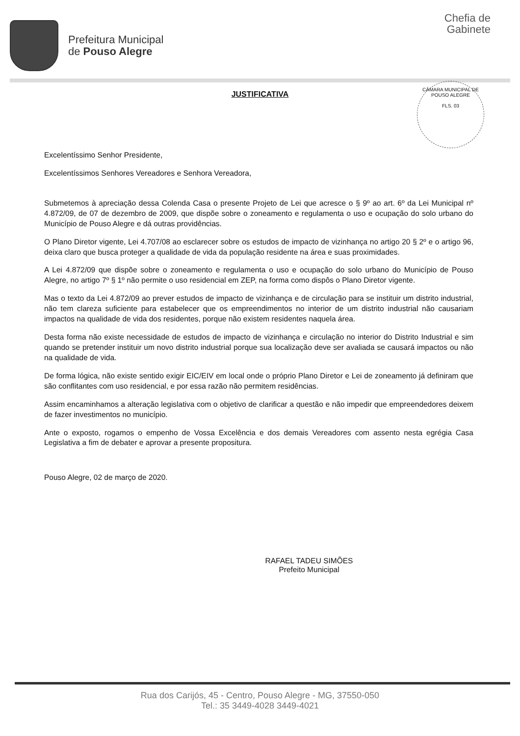Prefeitura Municipal
de Pouso Alegre
Chefia de
Gabinete
JUSTIFICATIVA
CÂMARA MUNICIPAL DE POUSO ALEGRE
FLS. 03
Excelentíssimo Senhor Presidente,
Excelentíssimos Senhores Vereadores e Senhora Vereadora,
Submetemos à apreciação dessa Colenda Casa o presente Projeto de Lei que acresce o § 9º ao art. 6º da Lei Municipal nº 4.872/09, de 07 de dezembro de 2009, que dispõe sobre o zoneamento e regulamenta o uso e ocupação do solo urbano do Município de Pouso Alegre e dá outras providências.
O Plano Diretor vigente, Lei 4.707/08 ao esclarecer sobre os estudos de impacto de vizinhança no artigo 20 § 2º e o artigo 96, deixa claro que busca proteger a qualidade de vida da população residente na área e suas proximidades.
A Lei 4.872/09 que dispõe sobre o zoneamento e regulamenta o uso e ocupação do solo urbano do Município de Pouso Alegre, no artigo 7º § 1º não permite o uso residencial em ZEP, na forma como dispôs o Plano Diretor vigente.
Mas o texto da Lei 4.872/09 ao prever estudos de impacto de vizinhança e de circulação para se instituir um distrito industrial, não tem clareza suficiente para estabelecer que os empreendimentos no interior de um distrito industrial não causariam impactos na qualidade de vida dos residentes, porque não existem residentes naquela área.
Desta forma não existe necessidade de estudos de impacto de vizinhança e circulação no interior do Distrito Industrial e sim quando se pretender instituir um novo distrito industrial porque sua localização deve ser avaliada se causará impactos ou não na qualidade de vida.
De forma lógica, não existe sentido exigir EIC/EIV em local onde o próprio Plano Diretor e Lei de zoneamento já definiram que são conflitantes com uso residencial, e por essa razão não permitem residências.
Assim encaminhamos a alteração legislativa com o objetivo de clarificar a questão e não impedir que empreendedores deixem de fazer investimentos no município.
Ante o exposto, rogamos o empenho de Vossa Excelência e dos demais Vereadores com assento nesta egrégia Casa Legislativa a fim de debater e aprovar a presente propositura.
Pouso Alegre, 02 de março de 2020.
RAFAEL TADEU SIMÕES
Prefeito Municipal
Rua dos Carijós, 45 - Centro, Pouso Alegre - MG, 37550-050
Tel.: 35 3449-4028 3449-4021